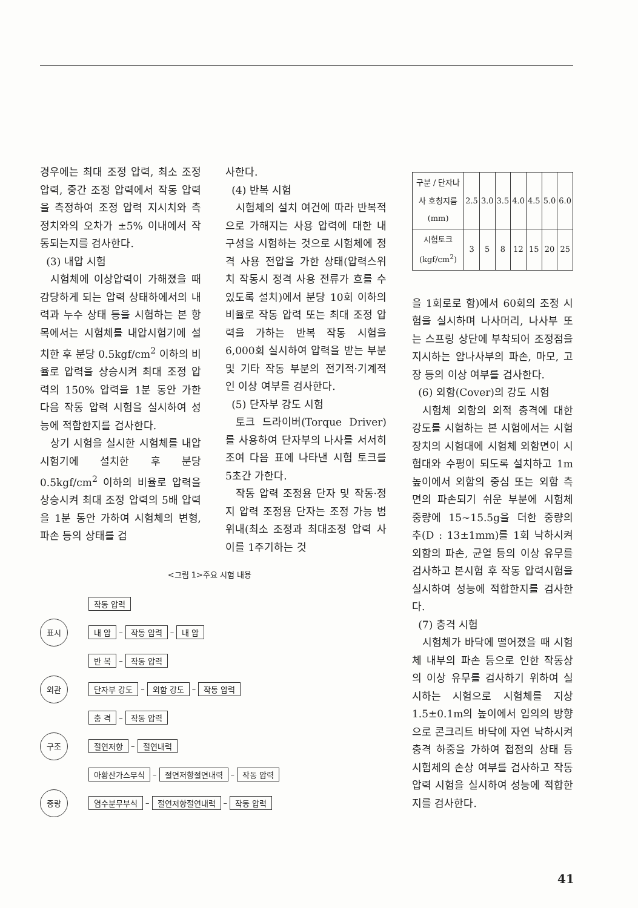경우에는 최대 조정 압력, 최소 조정 압력, 중간 조정 압력에서 작동 압력을 측정하여 조정 압력 지시치와 측정치와의 오차가 ±5% 이내에서 작동되는지를 검사한다.
(3) 내압 시험
시험체에 이상압력이 가해졌을 때 감당하게 되는 압력 상태하에서의 내력과 누수 상태 등을 시험하는 본 항목에서는 시험체를 내압시험기에 설치한 후 분당 0.5kgf/cm<sup>2</sup> 이하의 비율로 압력을 상승시켜 최대 조정 압력의 150% 압력을 1분 동안 가한 다음 작동 압력 시험을 실시하여 성능에 적합한지를 검사한다.
상기 시험을 실시한 시험체를 내압 시험기에 설치한 후 분당 0.5kgf/cm<sup>2</sup> 이하의 비율로 압력을 상승시켜 최대 조정 압력의 5배 압력을 1분 동안 가하여 시험체의 변형, 파손 등의 상태를 검
사한다.
(4) 반복 시험
시험체의 설치 여건에 따라 반복적으로 가해지는 사용 압력에 대한 내구성을 시험하는 것으로 시험체에 정격 사용 전압을 가한 상태(압력스위치 작동시 정격 사용 전류가 흐를 수 있도록 설치)에서 분당 10회 이하의 비율로 작동 압력 또는 최대 조정 압력을 가하는 반복 작동 시험을 6,000회 실시하여 압력을 받는 부분 및 기타 작동 부분의 전기적·기계적인 이상 여부를 검사한다.
(5) 단자부 강도 시험
토크 드라이버(Torque Driver)를 사용하여 단자부의 나사를 서서히 조여 다음 표에 나타낸 시험 토크를 5초간 가한다.
작동 압력 조정용 단자 및 작동·정지 압력 조정용 단자는 조정 가능 범위내(최소 조정과 최대조정 압력 사이를 1주기하는 것
<그림 1>주요 시험 내용
작동 압력
표시 내 압 – 작동 압력 – 내 압
반 복 – 작동 압력
외관 단자부 강도 – 외함 강도 – 작동 압력
충 격 – 작동 압력
구조 절연저항 – 절연내력
아황산가스부식 – 절연저항절연내력 – 작동 압력
중량 염수분무부식 – 절연저항절연내력 – 작동 압력
| 구분 / 단자나사 호칭지름 (mm) | 2.5 | 3.0 | 3.5 | 4.0 | 4.5 | 5.0 | 6.0 |
| 시험토크 (kgf/cm<sup>2</sup>) | 3 | 5 | 8 | 12 | 15 | 20 | 25 |
을 1회로로 함)에서 60회의 조정 시험을 실시하며 나사머리, 나사부 또는 스프링 상단에 부착되어 조정점을 지시하는 암나사부의 파손, 마모, 고장 등의 이상 여부를 검사한다.
(6) 외함(Cover)의 강도 시험
시험체 외함의 외적 충격에 대한 강도를 시험하는 본 시험에서는 시험 장치의 시험대에 시험체 외함면이 시험대와 수평이 되도록 설치하고 1m 높이에서 외함의 중심 또는 외함 측면의 파손되기 쉬운 부분에 시험체 중량에 15~15.5g을 더한 중량의 추(D : 13±1mm)를 1회 낙하시켜 외함의 파손, 균열 등의 이상 유무를 검사하고 본시험 후 작동 압력시험을 실시하여 성능에 적합한지를 검사한다.
(7) 충격 시험
시험체가 바닥에 떨어졌을 때 시험체 내부의 파손 등으로 인한 작동상의 이상 유무를 검사하기 위하여 실시하는 시험으로 시험체를 지상 1.5±0.1m의 높이에서 임의의 방향으로 콘크리트 바닥에 자연 낙하시켜 충격 하중을 가하여 접점의 상태 등 시험체의 손상 여부를 검사하고 작동 압력 시험을 실시하여 성능에 적합한지를 검사한다.
41